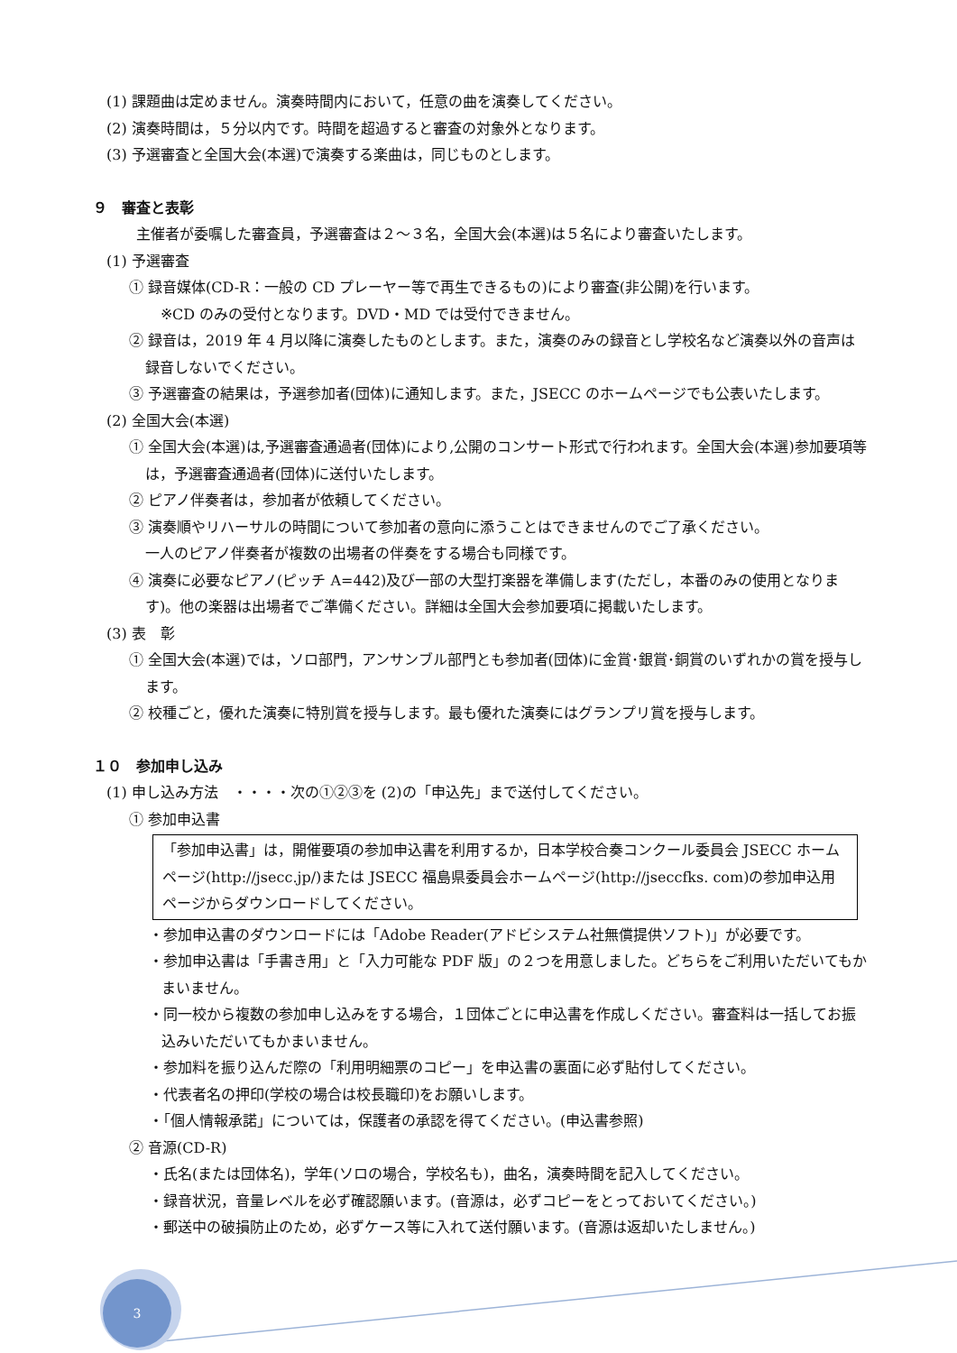(1) 課題曲は定めません。演奏時間内において，任意の曲を演奏してください。
(2) 演奏時間は，５分以内です。時間を超過すると審査の対象外となります。
(3) 予選審査と全国大会(本選)で演奏する楽曲は，同じものとします。
９　審査と表彰
主催者が委嘱した審査員，予選審査は２～３名，全国大会(本選)は５名により審査いたします。
(1) 予選審査
① 録音媒体(CD-R：一般の CD プレーヤー等で再生できるもの)により審査(非公開)を行います。
※CD のみの受付となります。DVD・MD では受付できません。
② 録音は，2019 年 4 月以降に演奏したものとします。また，演奏のみの録音とし学校名など演奏以外の音声は録音しないでください。
③ 予選審査の結果は，予選参加者(団体)に通知します。また，JSECC のホームページでも公表いたします。
(2) 全国大会(本選)
① 全国大会(本選)は,予選審査通過者(団体)により,公開のコンサート形式で行われます。全国大会(本選)参加要項等は，予選審査通過者(団体)に送付いたします。
② ピアノ伴奏者は，参加者が依頼してください。
③ 演奏順やリハーサルの時間について参加者の意向に添うことはできませんのでご了承ください。
一人のピアノ伴奏者が複数の出場者の伴奏をする場合も同様です。
④ 演奏に必要なピアノ(ピッチ A=442)及び一部の大型打楽器を準備します(ただし，本番のみの使用となります)。他の楽器は出場者でご準備ください。詳細は全国大会参加要項に掲載いたします。
(3) 表　彰
① 全国大会(本選)では，ソロ部門，アンサンブル部門とも参加者(団体)に金賞･銀賞･銅賞のいずれかの賞を授与します。
② 校種ごと，優れた演奏に特別賞を授与します。最も優れた演奏にはグランプリ賞を授与します。
１０　参加申し込み
(1) 申し込み方法　・・・・次の①②③を (2)の「申込先」まで送付してください。
① 参加申込書
「参加申込書」は，開催要項の参加申込書を利用するか，日本学校合奏コンクール委員会 JSECC ホームページ(http://jsecc.jp/)または JSECC 福島県委員会ホームページ(http://jseccfks. com)の参加申込用ページからダウンロードしてください。
・参加申込書のダウンロードには「Adobe Reader(アドビシステム社無償提供ソフト)」が必要です。
・参加申込書は「手書き用」と「入力可能な PDF 版」の２つを用意しました。どちらをご利用いただいてもかまいません。
・同一校から複数の参加申し込みをする場合，１団体ごとに申込書を作成しください。審査料は一括してお振込みいただいてもかまいません。
・参加料を振り込んだ際の「利用明細票のコピー」を申込書の裏面に必ず貼付してください。
・代表者名の押印(学校の場合は校長職印)をお願いします。
・「個人情報承諾」については，保護者の承認を得てください。(申込書参照)
② 音源(CD-R)
・氏名(または団体名)，学年(ソロの場合，学校名も)，曲名，演奏時間を記入してください。
・録音状況，音量レベルを必ず確認願います。(音源は，必ずコピーをとっておいてください。)
・郵送中の破損防止のため，必ずケース等に入れて送付願います。(音源は返却いたしません。)
3